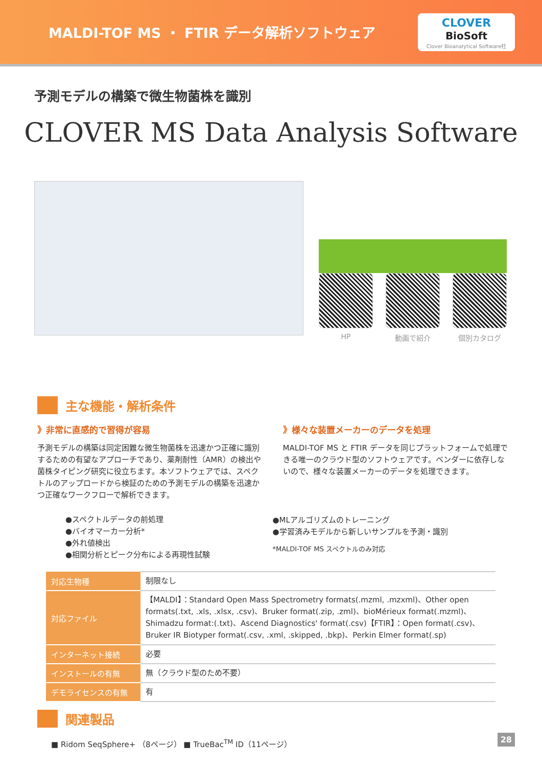MALDI-TOF MS ・ FTIR データ解析ソフトウェア
CLOVER
BioSoft
Clover Bioanalytical Software社
予測モデルの構築で微生物菌株を識別
CLOVER MS Data Analysis Software
HP 動画で紹介 個別カタログ
主な機能・解析条件
》非常に直感的で習得が容易
予測モデルの構築は同定困難な微生物菌株を迅速かつ正確に識別するための有望なアプローチであり、薬剤耐性（AMR）の検出や菌株タイピング研究に役立ちます。本ソフトウェアでは、スペクトルのアップロードから検証のための予測モデルの構築を迅速かつ正確なワークフローで解析できます。
●スペクトルデータの前処理
●バイオマーカー分析*
●外れ値検出
●相関分析とピーク分布による再現性試験
》様々な装置メーカーのデータを処理
MALDI-TOF MS と FTIR データを同じプラットフォームで処理できる唯一のクラウド型のソフトウェアです。ベンダーに依存しないので、様々な装置メーカーのデータを処理できます。
●MLアルゴリズムのトレーニング
●学習済みモデルから新しいサンプルを予測・識別
*MALDI-TOF MS スペクトルのみ対応
| 対応生物種 | 制限なし |
| 対応ファイル | 【MALDI】：Standard Open Mass Spectrometry formats(.mzml, .mzxml)、Other open formats(.txt, .xls, .xlsx, .csv)、Bruker format(.zip, .zml)、bioMérieux format(.mzml)、Shimadzu format:(.txt)、Ascend Diagnostics' format(.csv)【FTIR】：Open format(.csv)、Bruker IR Biotyper format(.csv, .xml, .skipped, .bkp)、Perkin Elmer format(.sp) |
| インターネット接続 | 必要 |
| インストールの有無 | 無（クラウド型のため不要） |
| デモライセンスの有無 | 有 |
関連製品
■ Ridom SeqSphere+ （8ページ） ■ TrueBac<sup>TM</sup> ID（11ページ）
28